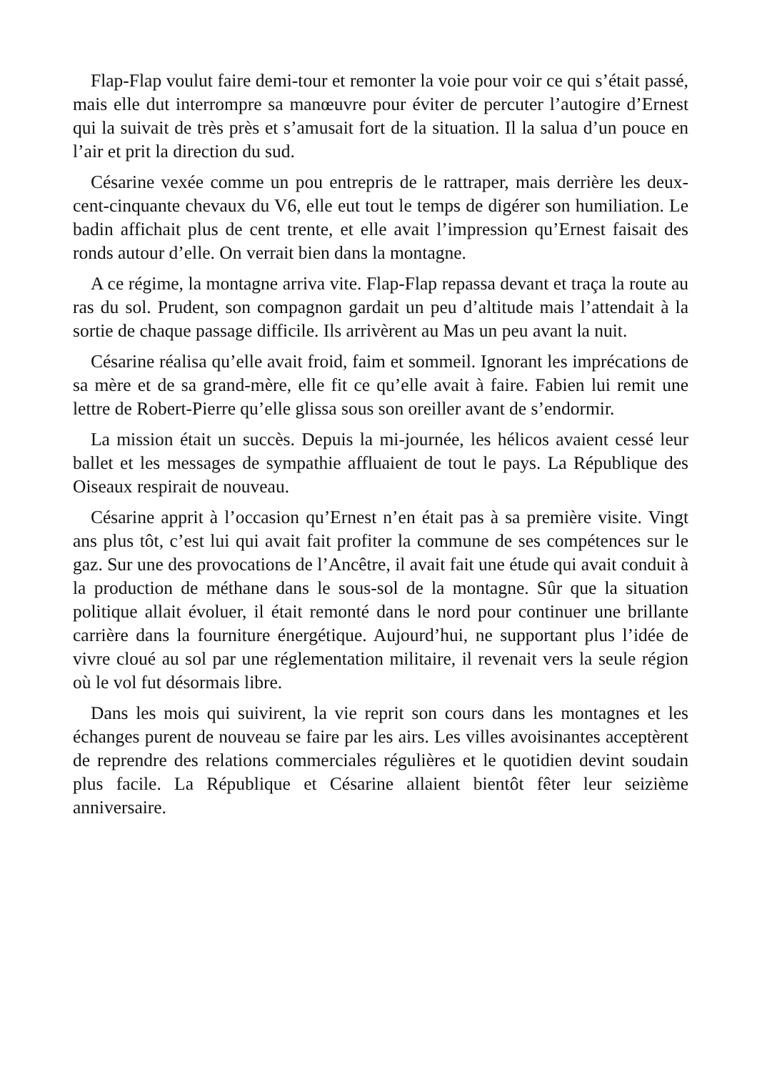Flap-Flap voulut faire demi-tour et remonter la voie pour voir ce qui s’était passé, mais elle dut interrompre sa manœuvre pour éviter de percuter l’autogire d’Ernest qui la suivait de très près et s’amusait fort de la situation. Il la salua d’un pouce en l’air et prit la direction du sud.
Césarine vexée comme un pou entrepris de le rattraper, mais derrière les deux-cent-cinquante chevaux du V6, elle eut tout le temps de digérer son humiliation. Le badin affichait plus de cent trente, et elle avait l’impression qu’Ernest faisait des ronds autour d’elle. On verrait bien dans la montagne.
A ce régime, la montagne arriva vite. Flap-Flap repassa devant et traça la route au ras du sol. Prudent, son compagnon gardait un peu d’altitude mais l’attendait à la sortie de chaque passage difficile. Ils arrivèrent au Mas un peu avant la nuit.
Césarine réalisa qu’elle avait froid, faim et sommeil. Ignorant les imprécations de sa mère et de sa grand-mère, elle fit ce qu’elle avait à faire. Fabien lui remit une lettre de Robert-Pierre qu’elle glissa sous son oreiller avant de s’endormir.
La mission était un succès. Depuis la mi-journée, les hélicos avaient cessé leur ballet et les messages de sympathie affluaient de tout le pays. La République des Oiseaux respirait de nouveau.
Césarine apprit à l’occasion qu’Ernest n’en était pas à sa première visite. Vingt ans plus tôt, c’est lui qui avait fait profiter la commune de ses compétences sur le gaz. Sur une des provocations de l’Ancêtre, il avait fait une étude qui avait conduit à la production de méthane dans le sous-sol de la montagne. Sûr que la situation politique allait évoluer, il était remonté dans le nord pour continuer une brillante carrière dans la fourniture énergétique. Aujourd’hui, ne supportant plus l’idée de vivre cloué au sol par une réglementation militaire, il revenait vers la seule région où le vol fut désormais libre.
Dans les mois qui suivirent, la vie reprit son cours dans les montagnes et les échanges purent de nouveau se faire par les airs. Les villes avoisinantes acceptèrent de reprendre des relations commerciales régulières et le quotidien devint soudain plus facile. La République et Césarine allaient bientôt fêter leur seizième anniversaire.